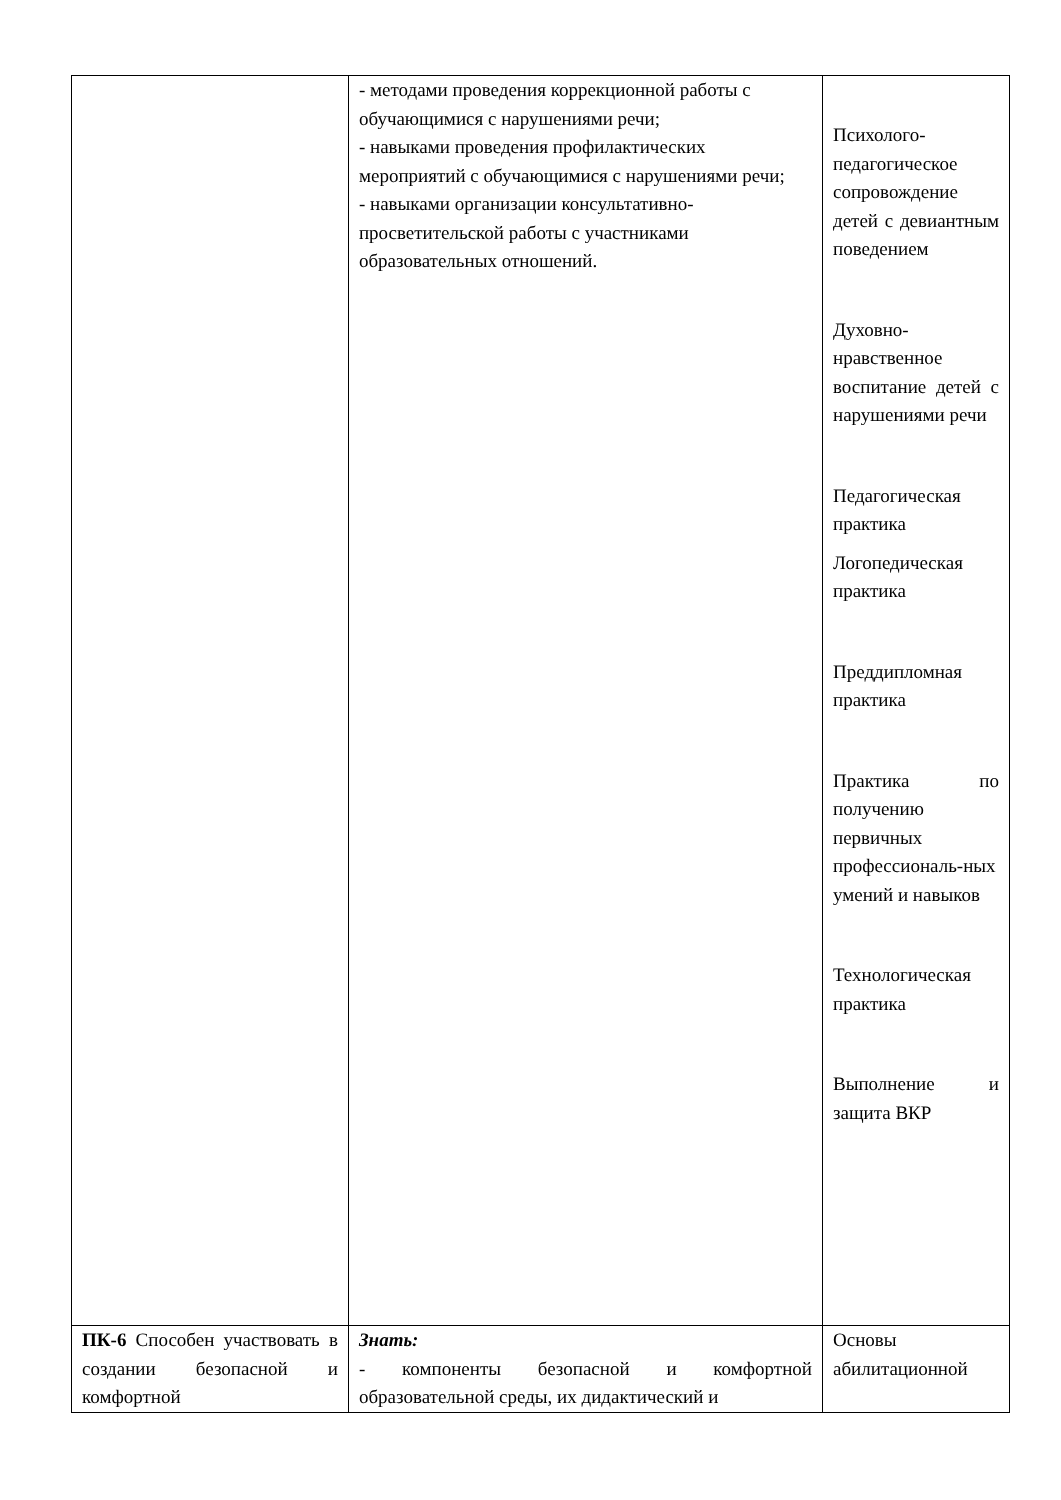| | - методами проведения коррекционной работы с обучающимися с нарушениями речи; - навыками проведения профилактических мероприятий с обучающимися с нарушениями речи; - навыками организации консультативно-просветительской работы с участниками образовательных отношений. | Психолого-педагогическое сопровождение детей с девиантным поведением Духовно-нравственное воспитание детей с нарушениями речи Педагогическая практика Логопедическая практика Преддипломная практика Практика по получению первичных профессиональ-ных умений и навыков Технологическая практика Выполнение и защита ВКР |
| ПК-6 Способен участвовать в создании безопасной и комфортной | Знать: - компоненты безопасной и комфортной образовательной среды, их дидактический и | Основы абилитационной |